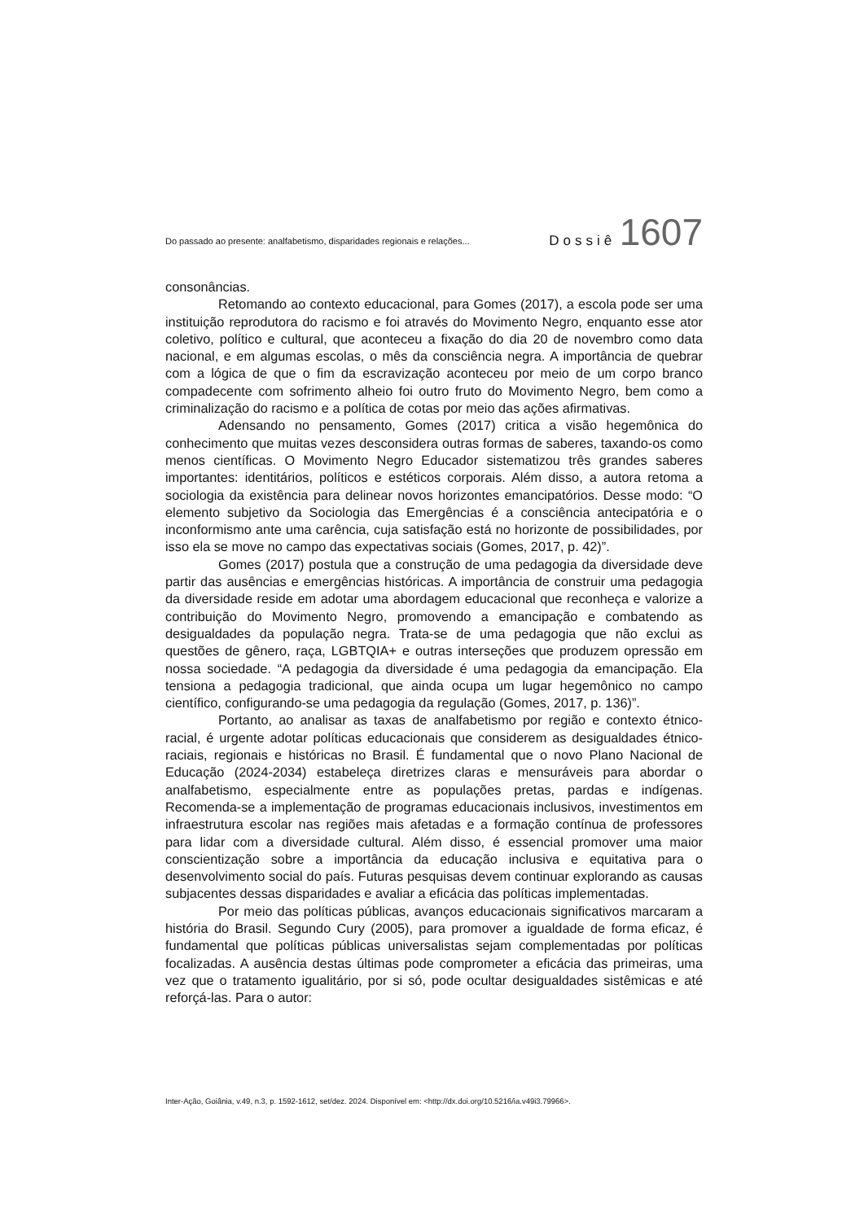Do passado ao presente: analfabetismo, disparidades regionais e relações... Dossiê 1607
consonâncias.
Retomando ao contexto educacional, para Gomes (2017), a escola pode ser uma instituição reprodutora do racismo e foi através do Movimento Negro, enquanto esse ator coletivo, político e cultural, que aconteceu a fixação do dia 20 de novembro como data nacional, e em algumas escolas, o mês da consciência negra. A importância de quebrar com a lógica de que o fim da escravização aconteceu por meio de um corpo branco compadecente com sofrimento alheio foi outro fruto do Movimento Negro, bem como a criminalização do racismo e a política de cotas por meio das ações afirmativas.
Adensando no pensamento, Gomes (2017) critica a visão hegemônica do conhecimento que muitas vezes desconsidera outras formas de saberes, taxando-os como menos científicas. O Movimento Negro Educador sistematizou três grandes saberes importantes: identitários, políticos e estéticos corporais. Além disso, a autora retoma a sociologia da existência para delinear novos horizontes emancipatórios. Desse modo: “O elemento subjetivo da Sociologia das Emergências é a consciência antecipatória e o inconformismo ante uma carência, cuja satisfação está no horizonte de possibilidades, por isso ela se move no campo das expectativas sociais (Gomes, 2017, p. 42)”.
Gomes (2017) postula que a construção de uma pedagogia da diversidade deve partir das ausências e emergências históricas. A importância de construir uma pedagogia da diversidade reside em adotar uma abordagem educacional que reconheça e valorize a contribuição do Movimento Negro, promovendo a emancipação e combatendo as desigualdades da população negra. Trata-se de uma pedagogia que não exclui as questões de gênero, raça, LGBTQIA+ e outras interseções que produzem opressão em nossa sociedade. “A pedagogia da diversidade é uma pedagogia da emancipação. Ela tensiona a pedagogia tradicional, que ainda ocupa um lugar hegemônico no campo científico, configurando-se uma pedagogia da regulação (Gomes, 2017, p. 136)”.
Portanto, ao analisar as taxas de analfabetismo por região e contexto étnico-racial, é urgente adotar políticas educacionais que considerem as desigualdades étnico-raciais, regionais e históricas no Brasil. É fundamental que o novo Plano Nacional de Educação (2024-2034) estabeleça diretrizes claras e mensuráveis para abordar o analfabetismo, especialmente entre as populações pretas, pardas e indígenas. Recomenda-se a implementação de programas educacionais inclusivos, investimentos em infraestrutura escolar nas regiões mais afetadas e a formação contínua de professores para lidar com a diversidade cultural. Além disso, é essencial promover uma maior conscientização sobre a importância da educação inclusiva e equitativa para o desenvolvimento social do país. Futuras pesquisas devem continuar explorando as causas subjacentes dessas disparidades e avaliar a eficácia das políticas implementadas.
Por meio das políticas públicas, avanços educacionais significativos marcaram a história do Brasil. Segundo Cury (2005), para promover a igualdade de forma eficaz, é fundamental que políticas públicas universalistas sejam complementadas por políticas focalizadas. A ausência destas últimas pode comprometer a eficácia das primeiras, uma vez que o tratamento igualitário, por si só, pode ocultar desigualdades sistêmicas e até reforçá-las. Para o autor:
Inter-Ação, Goiânia, v.49, n.3, p. 1592-1612, set/dez. 2024. Disponível em: <http://dx.doi.org/10.5216/ia.v49i3.79966>.